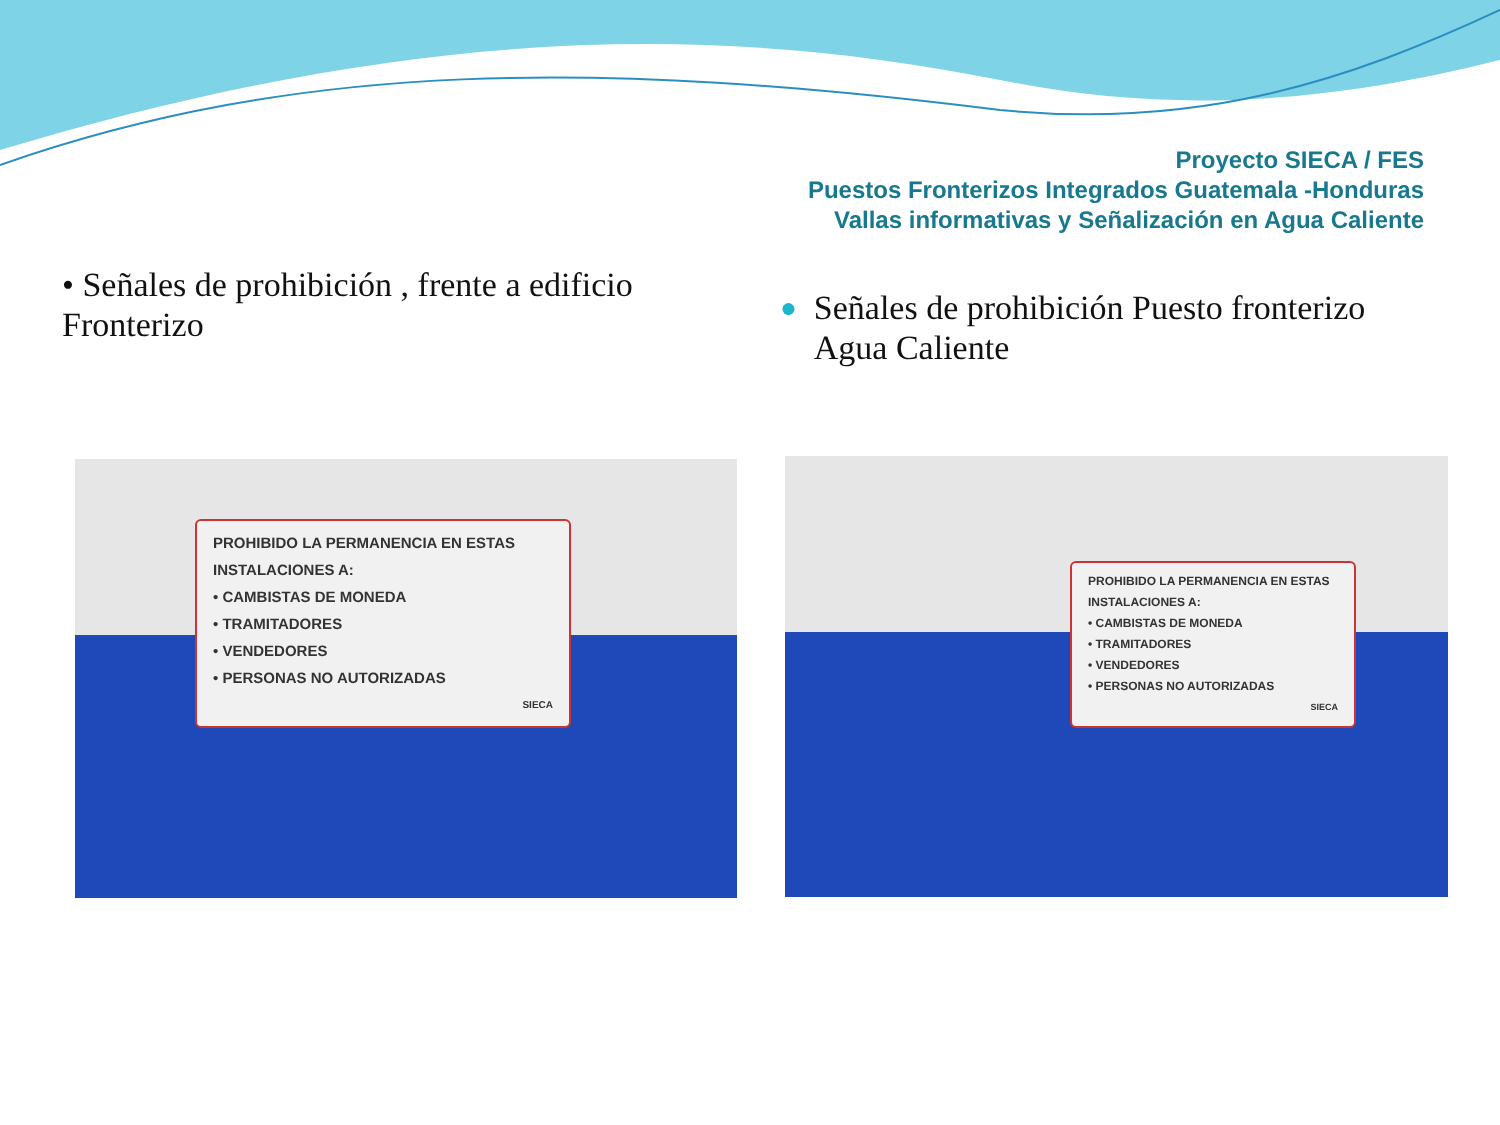Proyecto SIECA / FES
Puestos Fronterizos Integrados Guatemala -Honduras
Vallas informativas y Señalización en Agua Caliente
• Señales de prohibición , frente a edificio Fronterizo
● Señales de prohibición Puesto fronterizo Agua Caliente
PROHIBIDO LA PERMANENCIA EN ESTAS INSTALACIONES A:
• CAMBISTAS DE MONEDA
• TRAMITADORES
• VENDEDORES
• PERSONAS NO AUTORIZADAS
SIECA
PROHIBIDO LA PERMANENCIA EN ESTAS INSTALACIONES A:
• CAMBISTAS DE MONEDA
• TRAMITADORES
• VENDEDORES
• PERSONAS NO AUTORIZADAS
SIECA